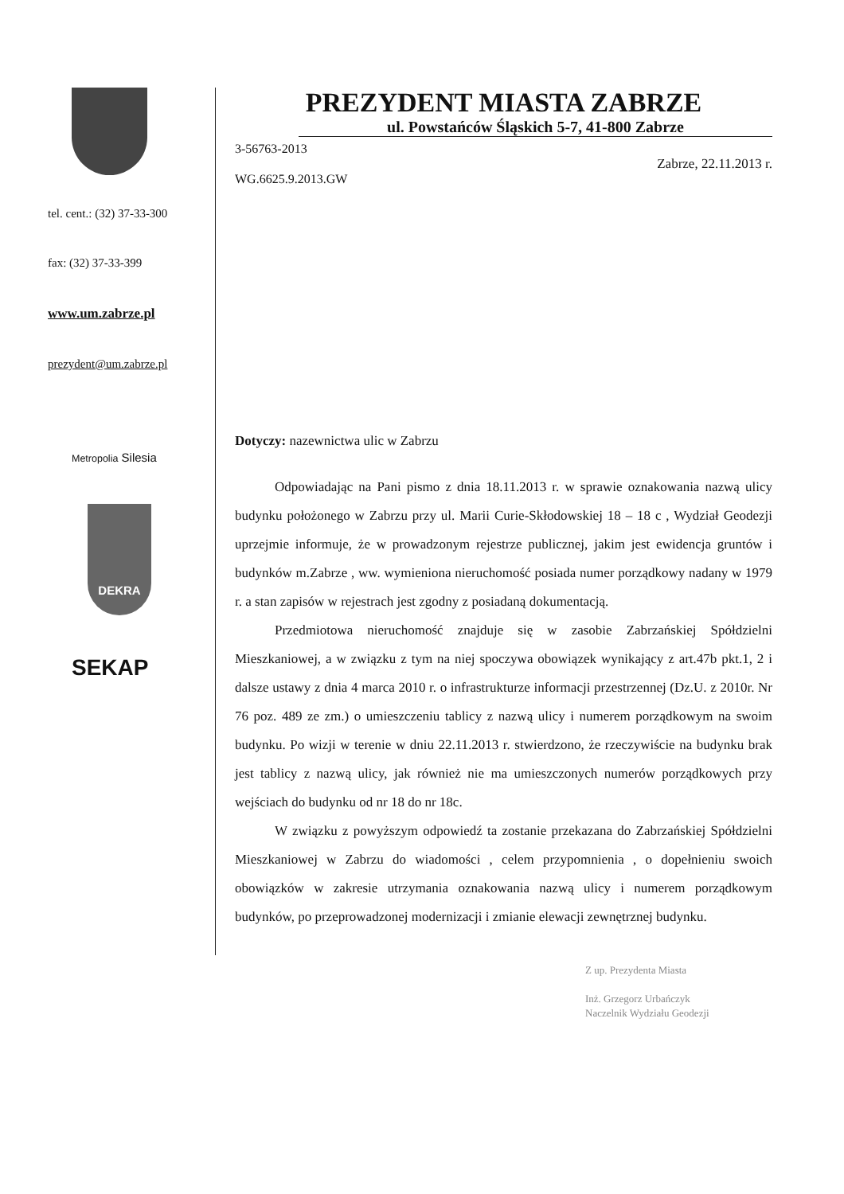tel. cent.: (32) 37-33-300
fax: (32) 37-33-399
www.um.zabrze.pl
prezydent@um.zabrze.pl
Metropolia Silesia
DEKRA
SEKAP
PREZYDENT MIASTA ZABRZE
ul. Powstańców Śląskich 5-7, 41-800 Zabrze
3-56763-2013
Zabrze, 22.11.2013 r.
WG.6625.9.2013.GW
Dotyczy: nazewnictwa ulic w Zabrzu
Odpowiadając na Pani pismo z dnia 18.11.2013 r. w sprawie oznakowania nazwą ulicy budynku położonego w Zabrzu przy ul. Marii Curie-Skłodowskiej 18 – 18 c , Wydział Geodezji uprzejmie informuje, że w prowadzonym rejestrze publicznej, jakim jest ewidencja gruntów i budynków m.Zabrze , ww. wymieniona nieruchomość posiada numer porządkowy nadany w 1979 r. a stan zapisów w rejestrach jest zgodny z posiadaną dokumentacją.
Przedmiotowa nieruchomość znajduje się w zasobie Zabrzańskiej Spółdzielni Mieszkaniowej, a w związku z tym na niej spoczywa obowiązek wynikający z art.47b pkt.1, 2 i dalsze ustawy z dnia 4 marca 2010 r. o infrastrukturze informacji przestrzennej (Dz.U. z 2010r. Nr 76 poz. 489 ze zm.) o umieszczeniu tablicy z nazwą ulicy i numerem porządkowym na swoim budynku. Po wizji w terenie w dniu 22.11.2013 r. stwierdzono, że rzeczywiście na budynku brak jest tablicy z nazwą ulicy, jak również nie ma umieszczonych numerów porządkowych przy wejściach do budynku od nr 18 do nr 18c.
W związku z powyższym odpowiedź ta zostanie przekazana do Zabrzańskiej Spółdzielni Mieszkaniowej w Zabrzu do wiadomości , celem przypomnienia , o dopełnieniu swoich obowiązków w zakresie utrzymania oznakowania nazwą ulicy i numerem porządkowym budynków, po przeprowadzonej modernizacji i zmianie elewacji zewnętrznej budynku.
Z up. Prezydenta Miasta
Inż. Grzegorz Urbańczyk
Naczelnik Wydziału Geodezji